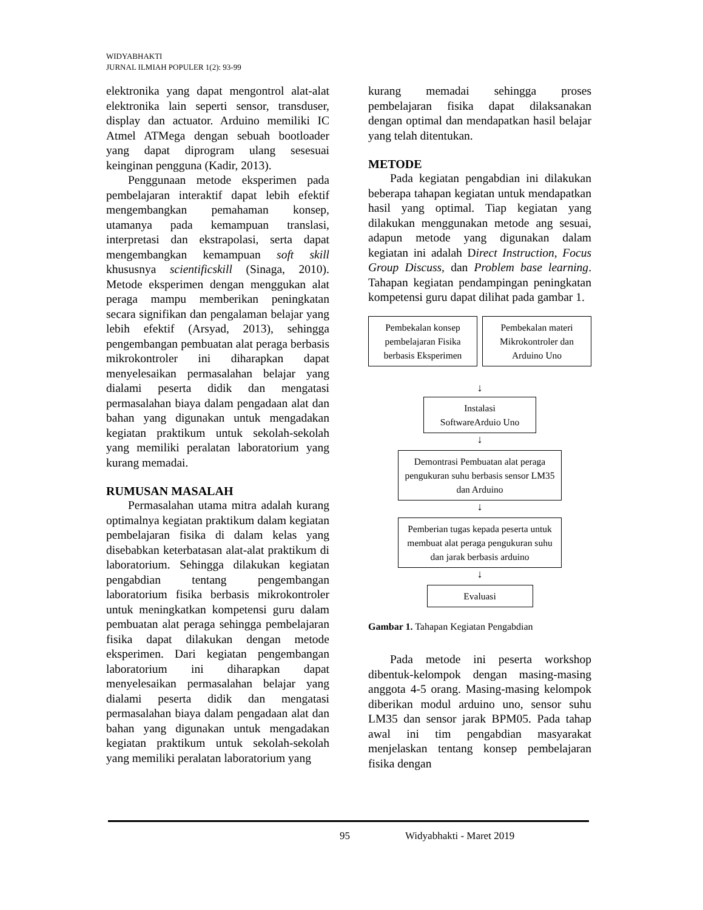WIDYABHAKTI
JURNAL ILMIAH POPULER 1(2): 93-99
elektronika yang dapat mengontrol alat-alat elektronika lain seperti sensor, transduser, display dan actuator. Arduino memiliki IC Atmel ATMega dengan sebuah bootloader yang dapat diprogram ulang sesesuai keinginan pengguna (Kadir, 2013).
Penggunaan metode eksperimen pada pembelajaran interaktif dapat lebih efektif mengembangkan pemahaman konsep, utamanya pada kemampuan translasi, interpretasi dan ekstrapolasi, serta dapat mengembangkan kemampuan soft skill khususnya scientificskill (Sinaga, 2010). Metode eksperimen dengan menggukan alat peraga mampu memberikan peningkatan secara signifikan dan pengalaman belajar yang lebih efektif (Arsyad, 2013), sehingga pengembangan pembuatan alat peraga berbasis mikrokontroler ini diharapkan dapat menyelesaikan permasalahan belajar yang dialami peserta didik dan mengatasi permasalahan biaya dalam pengadaan alat dan bahan yang digunakan untuk mengadakan kegiatan praktikum untuk sekolah-sekolah yang memiliki peralatan laboratorium yang kurang memadai.
RUMUSAN MASALAH
Permasalahan utama mitra adalah kurang optimalnya kegiatan praktikum dalam kegiatan pembelajaran fisika di dalam kelas yang disebabkan keterbatasan alat-alat praktikum di laboratorium. Sehingga dilakukan kegiatan pengabdian tentang pengembangan laboratorium fisika berbasis mikrokontroler untuk meningkatkan kompetensi guru dalam pembuatan alat peraga sehingga pembelajaran fisika dapat dilakukan dengan metode eksperimen. Dari kegiatan pengembangan laboratorium ini diharapkan dapat menyelesaikan permasalahan belajar yang dialami peserta didik dan mengatasi permasalahan biaya dalam pengadaan alat dan bahan yang digunakan untuk mengadakan kegiatan praktikum untuk sekolah-sekolah yang memiliki peralatan laboratorium yang
kurang memadai sehingga proses pembelajaran fisika dapat dilaksanakan dengan optimal dan mendapatkan hasil belajar yang telah ditentukan.
METODE
Pada kegiatan pengabdian ini dilakukan beberapa tahapan kegiatan untuk mendapatkan hasil yang optimal. Tiap kegiatan yang dilakukan menggunakan metode ang sesuai, adapun metode yang digunakan dalam kegiatan ini adalah Direct Instruction, Focus Group Discuss, dan Problem base learning. Tahapan kegiatan pendampingan peningkatan kompetensi guru dapat dilihat pada gambar 1.
Pembekalan konsep pembelajaran Fisika berbasis Eksperimen
Pembekalan materi Mikrokontroler dan Arduino Uno
↓
Instalasi
SoftwareArduio Uno
↓
Demontrasi Pembuatan alat peraga pengukuran suhu berbasis sensor LM35 dan Arduino
↓
Pemberian tugas kepada peserta untuk membuat alat peraga pengukuran suhu dan jarak berbasis arduino
↓
Evaluasi
Gambar 1. Tahapan Kegiatan Pengabdian
Pada metode ini peserta workshop dibentuk-kelompok dengan masing-masing anggota 4-5 orang. Masing-masing kelompok diberikan modul arduino uno, sensor suhu LM35 dan sensor jarak BPM05. Pada tahap awal ini tim pengabdian masyarakat menjelaskan tentang konsep pembelajaran fisika dengan
95 Widyabhakti - Maret 2019